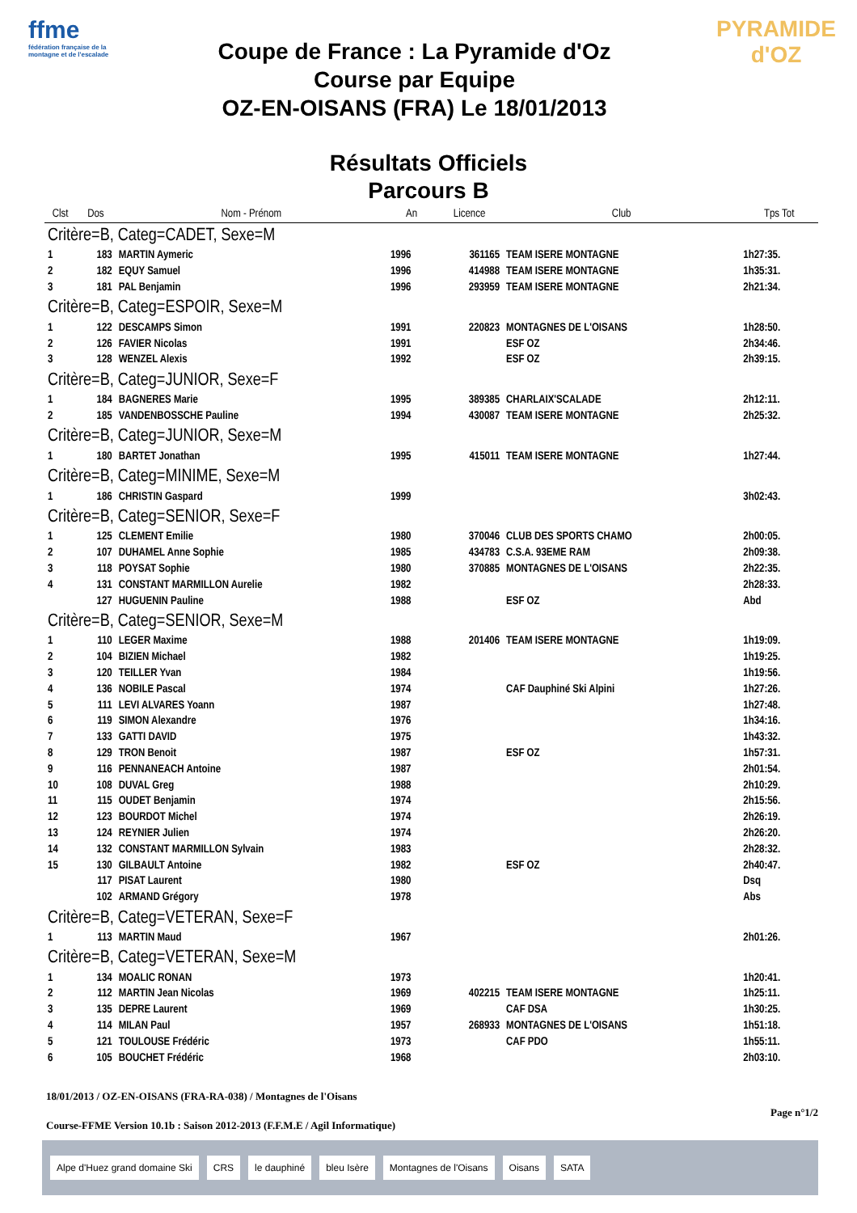ffme
fédération française de la montagne et de l'escalade
Coupe de France : La Pyramide d'Oz
Course par Equipe
OZ-EN-OISANS (FRA) Le 18/01/2013
PYRAMIDE
d'OZ
Résultats Officiels
Parcours B
| Clst | Dos | Nom - Prénom | An | Licence | Club | Tps Tot |
| --- | --- | --- | --- | --- | --- | --- |
| Critère=B, Categ=CADET, Sexe=M | | | | | | |
| 1 | 183 | MARTIN Aymeric | 1996 | 361165 | TEAM ISERE MONTAGNE | 1h27:35. |
| 2 | 182 | EQUY Samuel | 1996 | 414988 | TEAM ISERE MONTAGNE | 1h35:31. |
| 3 | 181 | PAL Benjamin | 1996 | 293959 | TEAM ISERE MONTAGNE | 2h21:34. |
| Critère=B, Categ=ESPOIR, Sexe=M | | | | | | |
| 1 | 122 | DESCAMPS Simon | 1991 | 220823 | MONTAGNES DE L'OISANS | 1h28:50. |
| 2 | 126 | FAVIER Nicolas | 1991 | | ESF OZ | 2h34:46. |
| 3 | 128 | WENZEL Alexis | 1992 | | ESF OZ | 2h39:15. |
| Critère=B, Categ=JUNIOR, Sexe=F | | | | | | |
| 1 | 184 | BAGNERES Marie | 1995 | 389385 | CHARLAIX'SCALADE | 2h12:11. |
| 2 | 185 | VANDENBOSSCHE Pauline | 1994 | 430087 | TEAM ISERE MONTAGNE | 2h25:32. |
| Critère=B, Categ=JUNIOR, Sexe=M | | | | | | |
| 1 | 180 | BARTET Jonathan | 1995 | 415011 | TEAM ISERE MONTAGNE | 1h27:44. |
| Critère=B, Categ=MINIME, Sexe=M | | | | | | |
| 1 | 186 | CHRISTIN Gaspard | 1999 | | | 3h02:43. |
| Critère=B, Categ=SENIOR, Sexe=F | | | | | | |
| 1 | 125 | CLEMENT Emilie | 1980 | 370046 | CLUB DES SPORTS CHAMO | 2h00:05. |
| 2 | 107 | DUHAMEL Anne Sophie | 1985 | 434783 | C.S.A. 93EME RAM | 2h09:38. |
| 3 | 118 | POYSAT Sophie | 1980 | 370885 | MONTAGNES DE L'OISANS | 2h22:35. |
| 4 | 131 | CONSTANT MARMILLON Aurelie | 1982 | | | 2h28:33. |
| | 127 | HUGUENIN Pauline | 1988 | | ESF OZ | Abd |
| Critère=B, Categ=SENIOR, Sexe=M | | | | | | |
| 1 | 110 | LEGER Maxime | 1988 | 201406 | TEAM ISERE MONTAGNE | 1h19:09. |
| 2 | 104 | BIZIEN Michael | 1982 | | | 1h19:25. |
| 3 | 120 | TEILLER Yvan | 1984 | | | 1h19:56. |
| 4 | 136 | NOBILE Pascal | 1974 | | CAF Dauphiné Ski Alpini | 1h27:26. |
| 5 | 111 | LEVI ALVARES Yoann | 1987 | | | 1h27:48. |
| 6 | 119 | SIMON Alexandre | 1976 | | | 1h34:16. |
| 7 | 133 | GATTI DAVID | 1975 | | | 1h43:32. |
| 8 | 129 | TRON Benoit | 1987 | | ESF OZ | 1h57:31. |
| 9 | 116 | PENNANEACH Antoine | 1987 | | | 2h01:54. |
| 10 | 108 | DUVAL Greg | 1988 | | | 2h10:29. |
| 11 | 115 | OUDET Benjamin | 1974 | | | 2h15:56. |
| 12 | 123 | BOURDOT Michel | 1974 | | | 2h26:19. |
| 13 | 124 | REYNIER Julien | 1974 | | | 2h26:20. |
| 14 | 132 | CONSTANT MARMILLON Sylvain | 1983 | | | 2h28:32. |
| 15 | 130 | GILBAULT Antoine | 1982 | | ESF OZ | 2h40:47. |
| | 117 | PISAT Laurent | 1980 | | | Dsq |
| | 102 | ARMAND Grégory | 1978 | | | Abs |
| Critère=B, Categ=VETERAN, Sexe=F | | | | | | |
| 1 | 113 | MARTIN Maud | 1967 | | | 2h01:26. |
| Critère=B, Categ=VETERAN, Sexe=M | | | | | | |
| 1 | 134 | MOALIC RONAN | 1973 | | | 1h20:41. |
| 2 | 112 | MARTIN Jean Nicolas | 1969 | 402215 | TEAM ISERE MONTAGNE | 1h25:11. |
| 3 | 135 | DEPRE Laurent | 1969 | | CAF DSA | 1h30:25. |
| 4 | 114 | MILAN Paul | 1957 | 268933 | MONTAGNES DE L'OISANS | 1h51:18. |
| 5 | 121 | TOULOUSE Frédéric | 1973 | | CAF PDO | 1h55:11. |
| 6 | 105 | BOUCHET Frédéric | 1968 | | | 2h03:10. |
18/01/2013 / OZ-EN-OISANS (FRA-RA-038) / Montagnes de l'Oisans
Page n°1/2
Course-FFME Version 10.1b : Saison 2012-2013 (F.F.M.E / Agil Informatique)
Alpe d'Huez grand domaine Ski CRS le dauphiné bleu Isère Montagnes de l'Oisans Oisans SATA